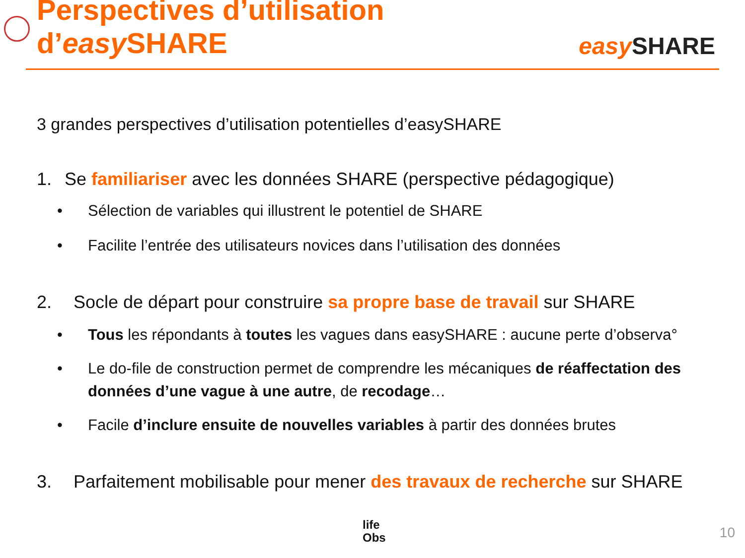Perspectives d’utilisation d’easy SHARE
easy SHARE
3 grandes perspectives d’utilisation potentielles d’easySHARE
1. Se familiariser avec les données SHARE (perspective pédagogique)
• Sélection de variables qui illustrent le potentiel de SHARE
• Facilite l’entrée des utilisateurs novices dans l’utilisation des données
2. Socle de départ pour construire sa propre base de travail sur SHARE
• Tous les répondants à toutes les vagues dans easySHARE : aucune perte d’observa°
• Le do-file de construction permet de comprendre les mécaniques de réaffectation des données d’une vague à une autre, de recodage…
• Facile d’inclure ensuite de nouvelles variables à partir des données brutes
3. Parfaitement mobilisable pour mener des travaux de recherche sur SHARE
life
Obs
10